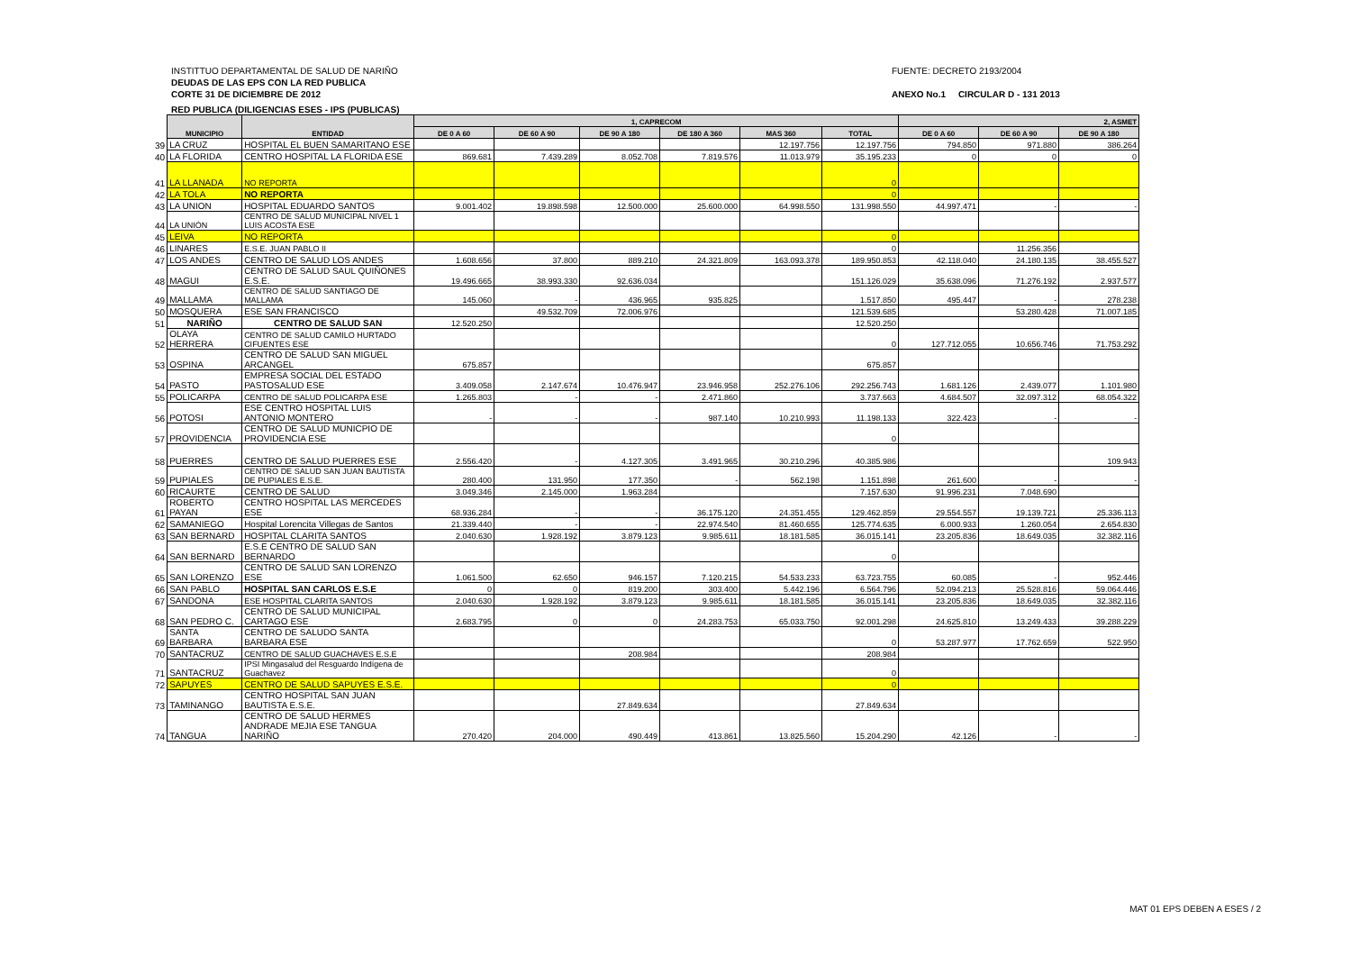INSTITTUO DEPARTAMENTAL DE SALUD DE NARIÑO
DEUDAS DE LAS EPS CON LA RED PUBLICA
CORTE 31 DE DICIEMBRE DE 2012
RED PUBLICA (DILIGENCIAS ESES - IPS (PUBLICAS)
FUENTE: DECRETO 2193/2004
ANEXO No.1 CIRCULAR D - 131 2013
| | MUNICIPIO | ENTIDAD | 1, CAPRECOM | | | | | | 2, ASMET | | |
| | | | DE 0 A 60 | DE 60 A 90 | DE 90 A 180 | DE 180 A 360 | MAS 360 | TOTAL | DE 0 A 60 | DE 60 A 90 | DE 90 A 180 |
| 39 | LA CRUZ | HOSPITAL EL BUEN SAMARITANO ESE | | | | | 12.197.756 | 12.197.756 | 794.850 | 971.880 | 386.264 |
| 40 | LA FLORIDA | CENTRO HOSPITAL LA FLORIDA ESE | 869.681 | 7.439.289 | 8.052.708 | 7.819.576 | 11.013.979 | 35.195.233 | 0 | 0 | 0 |
| 41 | LA LLANADA | NO REPORTA | | | | | | 0 | | | |
| 42 | LA TOLA | NO REPORTA | | | | | | 0 | | | |
| 43 | LA UNION | HOSPITAL EDUARDO SANTOS | 9.001.402 | 19.898.598 | 12.500.000 | 25.600.000 | 64.998.550 | 131.998.550 | 44.997.471 | - | - |
| 44 | LA UNIÓN | CENTRO DE SALUD MUNICIPAL NIVEL 1 LUIS ACOSTA ESE | | | | | | | | | |
| 45 | LEIVA | NO REPORTA | | | | | | 0 | | | |
| 46 | LINARES | E.S.E. JUAN PABLO II | | | | | | 0 | | 11.256.356 | |
| 47 | LOS ANDES | CENTRO DE SALUD LOS ANDES | 1.608.656 | 37.800 | 889.210 | 24.321.809 | 163.093.378 | 189.950.853 | 42.118.040 | 24.180.135 | 38.455.527 |
| 48 | MAGUI | CENTRO DE SALUD SAUL QUIÑONES E.S.E. | 19.496.665 | 38.993.330 | 92.636.034 | | | 151.126.029 | 35.638.096 | 71.276.192 | 2.937.577 |
| 49 | MALLAMA | CENTRO DE SALUD SANTIAGO DE MALLAMA | 145.060 | - | 436.965 | 935.825 | | 1.517.850 | 495.447 | - | 278.238 |
| 50 | MOSQUERA | ESE SAN FRANCISCO | | 49.532.709 | 72.006.976 | | | 121.539.685 | | 53.280.428 | 71.007.185 |
| 51 | NARIÑO | CENTRO DE SALUD SAN | 12.520.250 | | | | | 12.520.250 | | | |
| 52 | OLAYA HERRERA | CENTRO DE SALUD CAMILO HURTADO CIFUENTES ESE | | | | | | 0 | 127.712.055 | 10.656.746 | 71.753.292 |
| 53 | OSPINA | CENTRO DE SALUD SAN MIGUEL ARCANGEL | 675.857 | | | | | 675.857 | | | |
| 54 | PASTO | EMPRESA SOCIAL DEL ESTADO PASTOSALUD ESE | 3.409.058 | 2.147.674 | 10.476.947 | 23.946.958 | 252.276.106 | 292.256.743 | 1.681.126 | 2.439.077 | 1.101.980 |
| 55 | POLICARPA | CENTRO DE SALUD POLICARPA ESE | 1.265.803 | - | - | 2.471.860 | | 3.737.663 | 4.684.507 | 32.097.312 | 68.054.322 |
| 56 | POTOSI | ESE CENTRO HOSPITAL LUIS ANTONIO MONTERO | - | - | - | 987.140 | 10.210.993 | 11.198.133 | 322.423 | - | - |
| 57 | PROVIDENCIA | CENTRO DE SALUD MUNICPIO DE PROVIDENCIA ESE | | | | | | 0 | | | |
| 58 | PUERRES | CENTRO DE SALUD PUERRES ESE | 2.556.420 | - | 4.127.305 | 3.491.965 | 30.210.296 | 40.385.986 | | | 109.943 |
| 59 | PUPIALES | CENTRO DE SALUD SAN JUAN BAUTISTA DE PUPIALES E.S.E. | 280.400 | 131.950 | 177.350 | - | 562.198 | 1.151.898 | 261.600 | - | - |
| 60 | RICAURTE | CENTRO DE SALUD | 3.049.346 | 2.145.000 | 1.963.284 | | | 7.157.630 | 91.996.231 | 7.048.690 | |
| 61 | ROBERTO PAYAN | CENTRO HOSPITAL LAS MERCEDES ESE | 68.936.284 | - | - | 36.175.120 | 24.351.455 | 129.462.859 | 29.554.557 | 19.139.721 | 25.336.113 |
| 62 | SAMANIEGO | Hospital Lorencita Villegas de Santos | 21.339.440 | - | - | 22.974.540 | 81.460.655 | 125.774.635 | 6.000.933 | 1.260.054 | 2.654.830 |
| 63 | SAN BERNARD | HOSPITAL CLARITA SANTOS | 2.040.630 | 1.928.192 | 3.879.123 | 9.985.611 | 18.181.585 | 36.015.141 | 23.205.836 | 18.649.035 | 32.382.116 |
| 64 | SAN BERNARD | E.S.E CENTRO DE SALUD SAN BERNARDO | | | | | | 0 | | | |
| 65 | SAN LORENZO | CENTRO DE SALUD SAN LORENZO ESE | 1.061.500 | 62.650 | 946.157 | 7.120.215 | 54.533.233 | 63.723.755 | 60.085 | - | 952.446 |
| 66 | SAN PABLO | HOSPITAL SAN CARLOS E.S.E | 0 | 0 | 819.200 | 303.400 | 5.442.196 | 6.564.796 | 52.094.213 | 25.528.816 | 59.064.446 |
| 67 | SANDONA | ESE HOSPITAL CLARITA SANTOS | 2.040.630 | 1.928.192 | 3.879.123 | 9.985.611 | 18.181.585 | 36.015.141 | 23.205.836 | 18.649.035 | 32.382.116 |
| 68 | SAN PEDRO C. | CENTRO DE SALUD MUNICIPAL CARTAGO ESE | 2.683.795 | 0 | 0 | 24.283.753 | 65.033.750 | 92.001.298 | 24.625.810 | 13.249.433 | 39.288.229 |
| 69 | SANTA BARBARA | CENTRO DE SALUDO SANTA BARBARA ESE | | | | | | 0 | 53.287.977 | 17.762.659 | 522.950 |
| 70 | SANTACRUZ | CENTRO DE SALUD GUACHAVES E.S.E | | | 208.984 | | | 208.984 | | | |
| 71 | SANTACRUZ | IPSI Mingasalud del Resguardo Indígena de Guachavez | | | | | | 0 | | | |
| 72 | SAPUYES | CENTRO DE SALUD SAPUYES E.S.E. | | | | | | 0 | | | |
| 73 | TAMINANGO | CENTRO HOSPITAL SAN JUAN BAUTISTA E.S.E. | | | 27.849.634 | | | 27.849.634 | | | |
| 74 | TANGUA | CENTRO DE SALUD HERMES ANDRADE MEJIA ESE TANGUA NARIÑO | 270.420 | 204.000 | 490.449 | 413.861 | 13.825.560 | 15.204.290 | 42.126 | - | - |
MAT 01 EPS DEBEN A ESES / 2